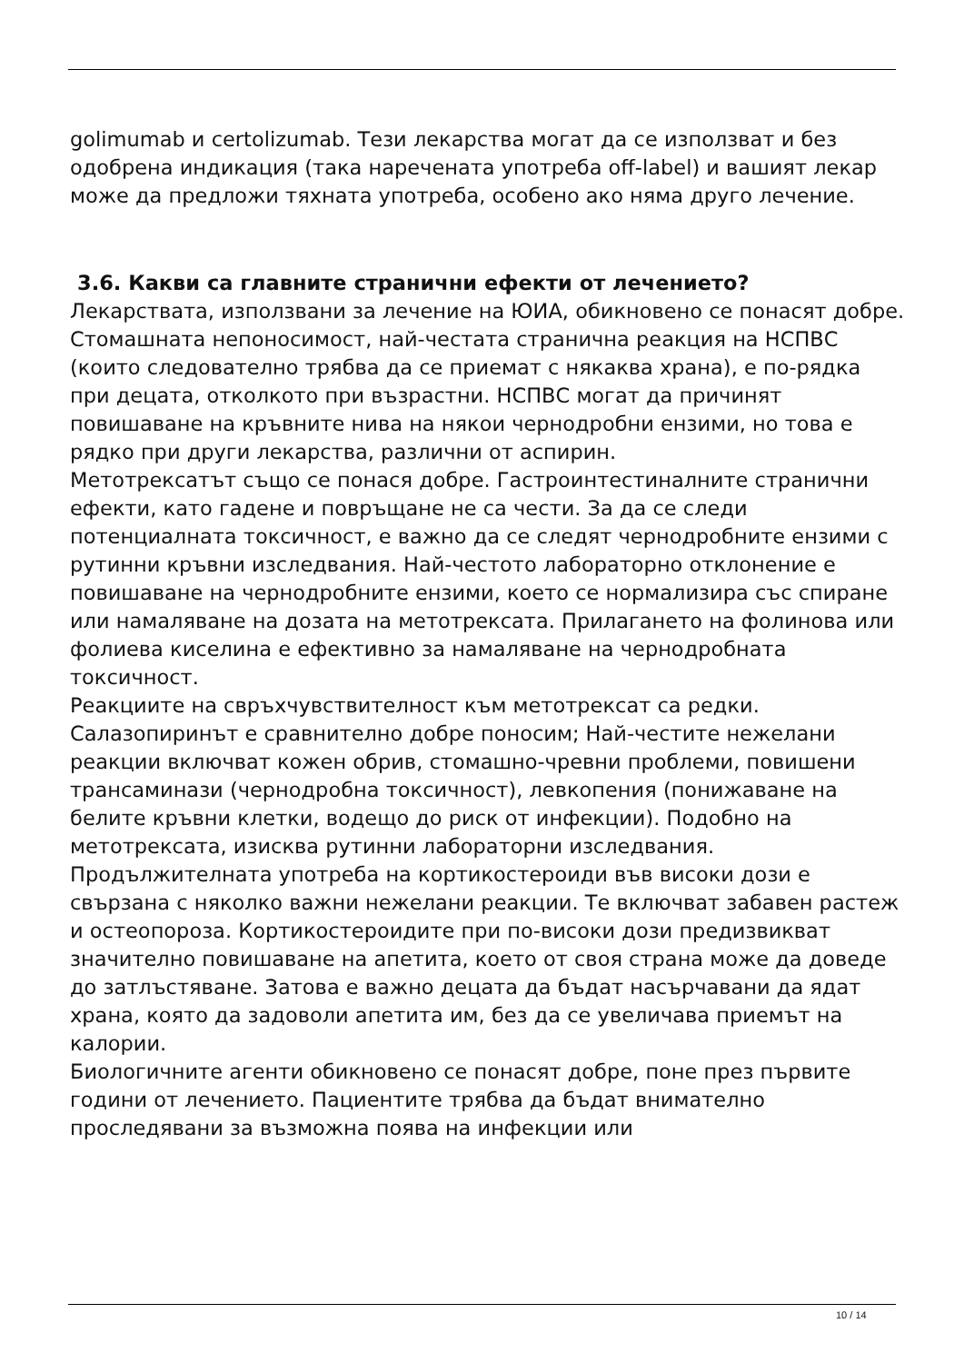golimumab и certolizumab. Тези лекарства могат да се използват и без одобрена индикация (така наречената употреба off-label) и вашият лекар може да предложи тяхната употреба, особено ако няма друго лечение.
3.6. Какви са главните странични ефекти от лечението?
Лекарствата, използвани за лечение на ЮИА, обикновено се понасят добре. Стомашната непоносимост, най-честата странична реакция на НСПВС (които следователно трябва да се приемат с някаква храна), е по-рядка при децата, отколкото при възрастни. НСПВС могат да причинят повишаване на кръвните нива на някои чернодробни ензими, но това е рядко при други лекарства, различни от аспирин.
Метотрексатът също се понася добре. Гастроинтестиналните странични ефекти, като гадене и повръщане не са чести. За да се следи потенциалната токсичност, е важно да се следят чернодробните ензими с рутинни кръвни изследвания. Най-честото лабораторно отклонение е повишаване на чернодробните ензими, което се нормализира със спиране или намаляване на дозата на метотрексата. Прилагането на фолинова или фолиева киселина е ефективно за намаляване на чернодробната токсичност.
Реакциите на свръхчувствителност към метотрексат са редки.
Салазопиринът е сравнително добре поносим; Най-честите нежелани реакции включват кожен обрив, стомашно-чревни проблеми, повишени трансаминази (чернодробна токсичност), левкопения (понижаване на белите кръвни клетки, водещо до риск от инфекции). Подобно на метотрексата, изисква рутинни лабораторни изследвания.
Продължителната употреба на кортикостероиди във високи дози е свързана с няколко важни нежелани реакции. Те включват забавен растеж и остеопороза. Кортикостероидите при по-високи дози предизвикват значително повишаване на апетита, което от своя страна може да доведе до затлъстяване. Затова е важно децата да бъдат насърчавани да ядат храна, която да задоволи апетита им, без да се увеличава приемът на калории.
Биологичните агенти обикновено се понасят добре, поне през първите години от лечението. Пациентите трябва да бъдат внимателно проследявани за възможна поява на инфекции или
10 / 14